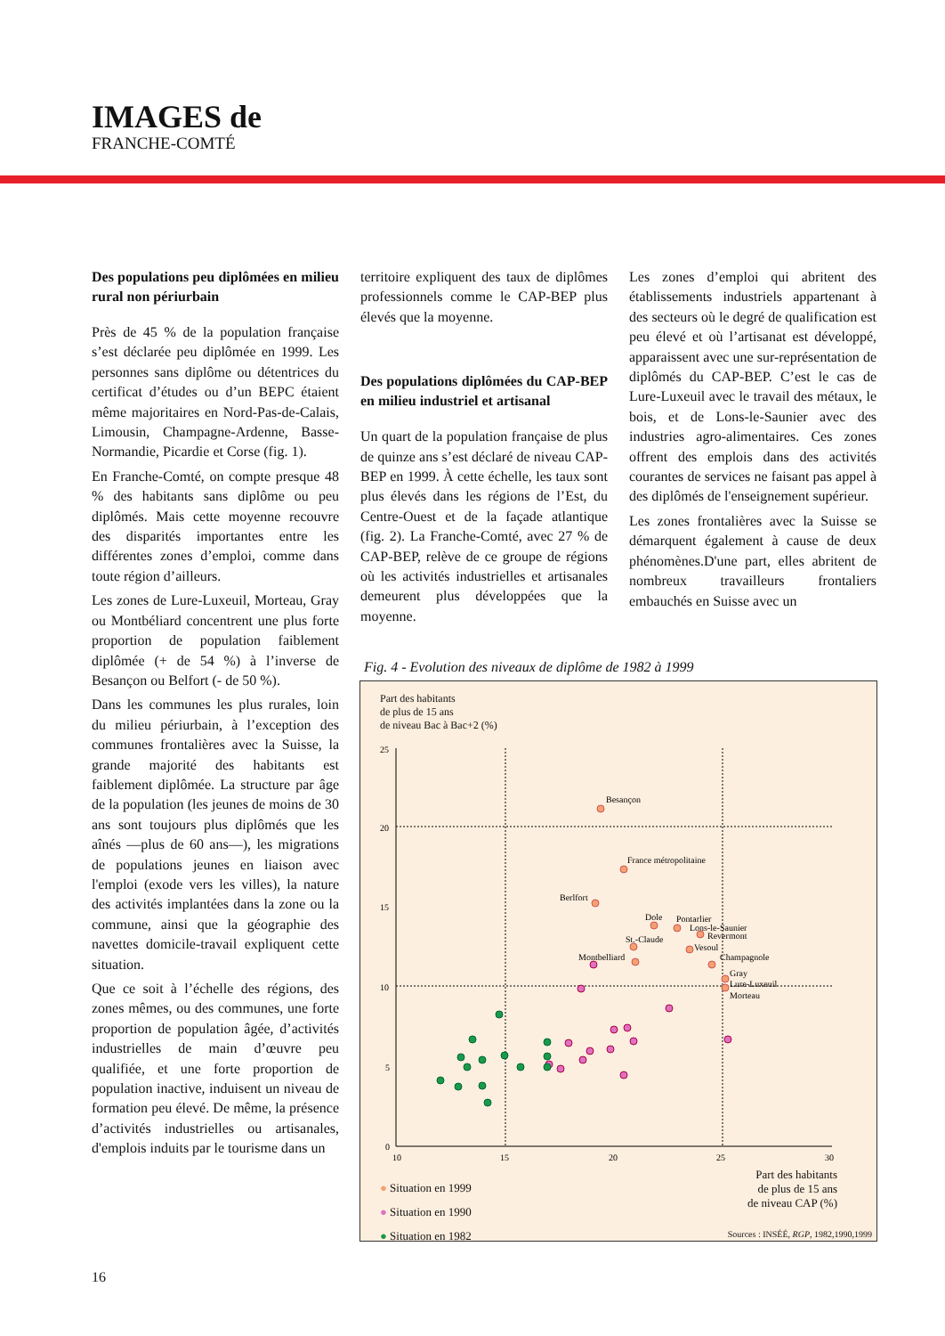IMAGES de
FRANCHE-COMTÉ
Des populations peu diplômées en milieu rural non périurbain
Près de 45 % de la population française s’est déclarée peu diplômée en 1999. Les personnes sans diplôme ou détentrices du certificat d’études ou d’un BEPC étaient même majoritaires en Nord-Pas-de-Calais, Limousin, Champagne-Ardenne, Basse-Normandie, Picardie et Corse (fig. 1).
En Franche-Comté, on compte presque 48 % des habitants sans diplôme ou peu diplômés. Mais cette moyenne recouvre des disparités importantes entre les différentes zones d’emploi, comme dans toute région d’ailleurs.
Les zones de Lure-Luxeuil, Morteau, Gray ou Montbéliard concentrent une plus forte proportion de population faiblement diplômée (+ de 54 %) à l’inverse de Besançon ou Belfort (- de 50 %).
Dans les communes les plus rurales, loin du milieu périurbain, à l’exception des communes frontalières avec la Suisse, la grande majorité des habitants est faiblement diplômée. La structure par âge de la population (les jeunes de moins de 30 ans sont toujours plus diplômés que les aînés —plus de 60 ans—), les migrations de populations jeunes en liaison avec l'emploi (exode vers les villes), la nature des activités implantées dans la zone ou la commune, ainsi que la géographie des navettes domicile-travail expliquent cette situation.
Que ce soit à l’échelle des régions, des zones mêmes, ou des communes, une forte proportion de population âgée, d’activités industrielles de main d’œuvre peu qualifiée, et une forte proportion de population inactive, induisent un niveau de formation peu élevé. De même, la présence d’activités industrielles ou artisanales, d'emplois induits par le tourisme dans un
territoire expliquent des taux de diplômes professionnels comme le CAP-BEP plus élevés que la moyenne.
Des populations diplômées du CAP-BEP en milieu industriel et artisanal
Un quart de la population française de plus de quinze ans s’est déclaré de niveau CAP-BEP en 1999. À cette échelle, les taux sont plus élevés dans les régions de l’Est, du Centre-Ouest et de la façade atlantique (fig. 2). La Franche-Comté, avec 27 % de CAP-BEP, relève de ce groupe de régions où les activités industrielles et artisanales demeurent plus développées que la moyenne.
Les zones d’emploi qui abritent des établissements industriels appartenant à des secteurs où le degré de qualification est peu élevé et où l’artisanat est développé, apparaissent avec une sur-représentation de diplômés du CAP-BEP. C’est le cas de Lure-Luxeuil avec le travail des métaux, le bois, et de Lons-le-Saunier avec des industries agro-alimentaires. Ces zones offrent des emplois dans des activités courantes de services ne faisant pas appel à des diplômés de l'enseignement supérieur.
Les zones frontalières avec la Suisse se démarquent également à cause de deux phénomènes.D'une part, elles abritent de nombreux travailleurs frontaliers embauchés en Suisse avec un
Fig. 4 - Evolution des niveaux de diplôme de 1982 à 1999
Part des habitants
de plus de 15 ans
de niveau Bac à Bac+2 (%)
25
20
15
10
5
0
10
15
20
25
30
Besançon
France métropolitaine
Berlfort
Dole
Pontarlier
Lons-le-Saunier
Revermont
St.-Claude
Vesoul
Montbelliard
Champagnole
Gray
Lure-Luxeuil
Morteau
● Situation en 1999
● Situation en 1990
● Situation en 1982
Part des habitants
de plus de 15 ans
de niveau CAP (%)
Sources : INSÉÉ, RGP, 1982,1990,1999
16